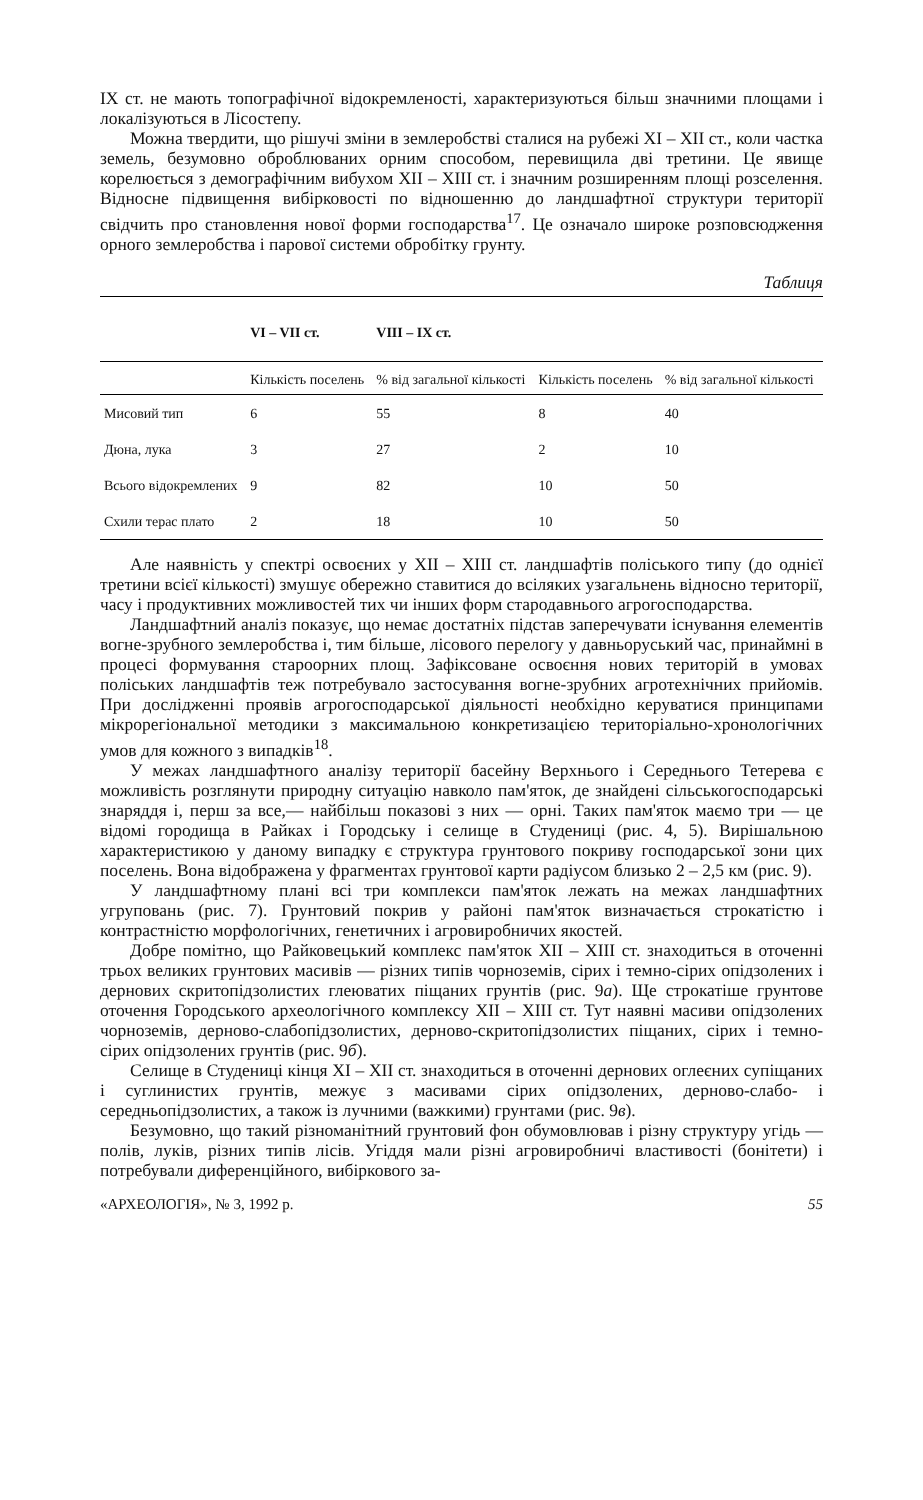IX ст. не мають топографічної відокремленості, характеризуються більш значними площами і локалізуються в Лісостепу.
Можна твердити, що рішучі зміни в землеробстві сталися на рубежі XI – XII ст., коли частка земель, безумовно оброблюваних орним способом, перевищила дві третини. Це явище корелюється з демографічним вибухом XII – XIII ст. і значним розширенням площі розселення. Відносне підвищення вибірковості по відношенню до ландшафтної структури території свідчить про становлення нової форми господарства<sup>17</sup>. Це означало широке розповсюдження орного землеробства і парової системи обробітку грунту.
Таблиця
| | VI – VII ст. | VIII – IX ст. | | |
| --- | --- | --- | --- | --- |
| | Кількість поселень | % від загальної кількості | Кількість поселень | % від загальної кількості |
| Мисовий тип | 6 | 55 | 8 | 40 |
| Дюна, лука | 3 | 27 | 2 | 10 |
| Всього відокремлених | 9 | 82 | 10 | 50 |
| Схили терас плато | 2 | 18 | 10 | 50 |
Але наявність у спектрі освоєних у XII – XIII ст. ландшафтів поліського типу (до однієї третини всієї кількості) змушує обережно ставитися до всіляких узагальнень відносно території, часу і продуктивних можливостей тих чи інших форм стародавнього агрогосподарства.
Ландшафтний аналіз показує, що немає достатніх підстав заперечувати існування елементів вогне-зрубного землеробства і, тим більше, лісового перелогу у давньоруський час, принаймні в процесі формування староорних площ. Зафіксоване освоєння нових територій в умовах поліських ландшафтів теж потребувало застосування вогне-зрубних агротехнічних прийомів. При дослідженні проявів агрогосподарської діяльності необхідно керуватися принципами мікрорегіональної методики з максимальною конкретизацією територіально-хронологічних умов для кожного з випадків<sup>18</sup>.
У межах ландшафтного аналізу території басейну Верхнього і Середнього Тетерева є можливість розглянути природну ситуацію навколо пам'яток, де знайдені сільськогосподарські знаряддя і, перш за все,— найбільш показові з них — орні. Таких пам'яток маємо три — це відомі городища в Райках і Городську і селище в Студениці (рис. 4, 5). Вирішальною характеристикою у даному випадку є структура грунтового покриву господарської зони цих поселень. Вона відображена у фрагментах грунтової карти радіусом близько 2 – 2,5 км (рис. 9).
У ландшафтному плані всі три комплекси пам'яток лежать на межах ландшафтних угруповань (рис. 7). Грунтовий покрив у районі пам'яток визначається строкатістю і контрастністю морфологічних, генетичних і агровиробничих якостей.
Добре помітно, що Райковецький комплекс пам'яток XII – XIII ст. знаходиться в оточенні трьох великих грунтових масивів — різних типів чорноземів, сірих і темно-сірих опідзолених і дернових скритопідзолистих глеюватих піщаних грунтів (рис. 9а). Ще строкатіше грунтове оточення Городського археологічного комплексу XII – XIII ст. Тут наявні масиви опідзолених чорноземів, дерново-слабопідзолистих, дерново-скритопідзолистих піщаних, сірих і темно-сірих опідзолених грунтів (рис. 9б).
Селище в Студениці кінця XI – XII ст. знаходиться в оточенні дернових оглеєних супіщаних і суглинистих грунтів, межує з масивами сірих опідзолених, дерново-слабо- і середньопідзолистих, а також із лучними (важкими) грунтами (рис. 9в).
Безумовно, що такий різноманітний грунтовий фон обумовлював і різну структуру угідь — полів, луків, різних типів лісів. Угіддя мали різні агровиробничі властивості (бонітети) і потребували диференційного, вибіркового за-
«АРХЕОЛОГІЯ», № 3, 1992 р. 55